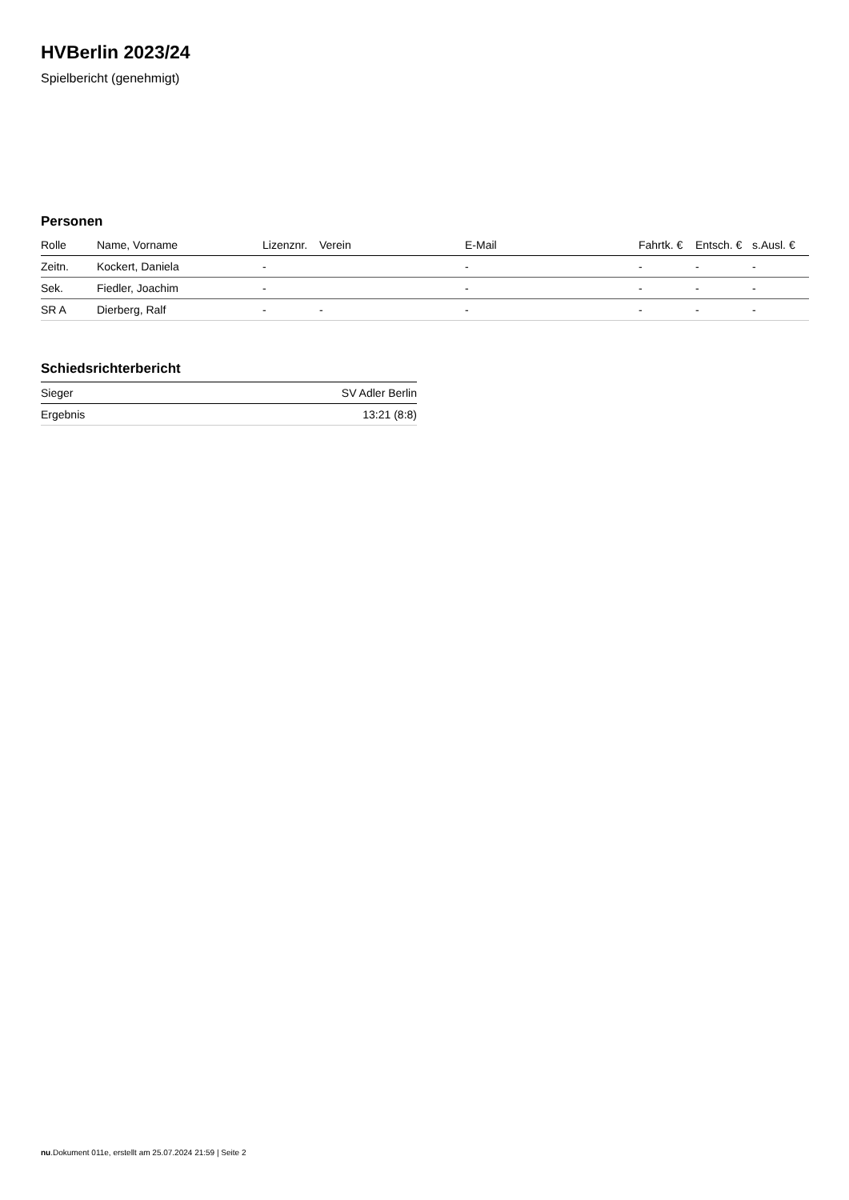HVBerlin 2023/24
Spielbericht (genehmigt)
Personen
| Rolle | Name, Vorname | Lizenznr. | Verein | E-Mail | Fahrtk. € | Entsch. € | s.Ausl. € |
| --- | --- | --- | --- | --- | --- | --- | --- |
| Zeitn. | Kockert, Daniela | - | | - | - | - | - |
| Sek. | Fiedler, Joachim | - | | - | - | - | - |
| SR A | Dierberg, Ralf | - | - | - | - | - | - |
Schiedsrichterbericht
| Sieger | SV Adler Berlin |
| Ergebnis | 13:21 (8:8) |
nu.Dokument 011e, erstellt am 25.07.2024 21:59 | Seite 2